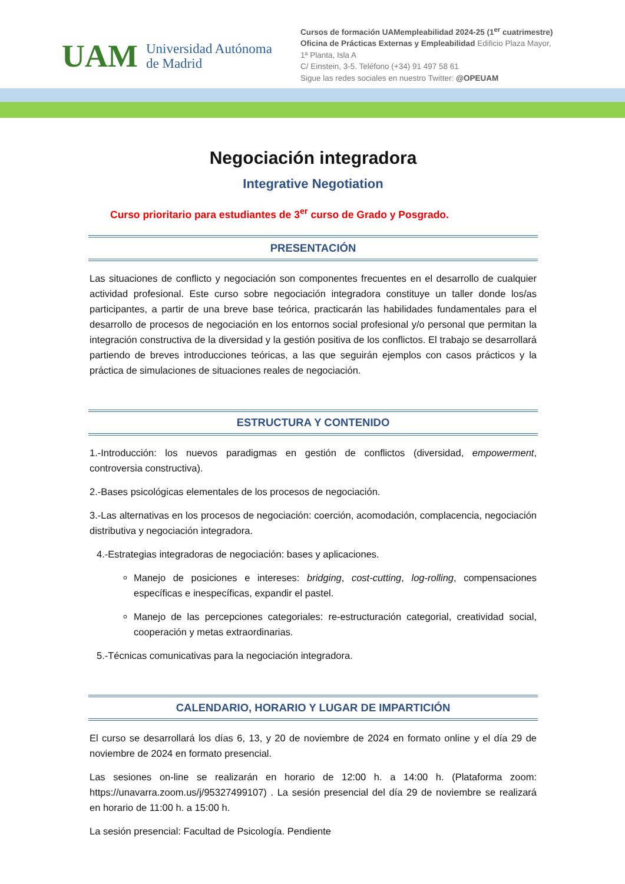UAM Universidad Autónoma
de Madrid
Cursos de formación UAMempleabilidad 2024-25 (1<sup>er</sup> cuatrimestre)
Oficina de Prácticas Externas y Empleabilidad Edificio Plaza Mayor, 1ª Planta, Isla A
C/ Einstein, 3-5. Teléfono (+34) 91 497 58 61
Sigue las redes sociales en nuestro Twitter: @OPEUAM
Negociación integradora
Integrative Negotiation
Curso prioritario para estudiantes de 3<sup>er</sup> curso de Grado y Posgrado.
PRESENTACIÓN
Las situaciones de conflicto y negociación son componentes frecuentes en el desarrollo de cualquier actividad profesional. Este curso sobre negociación integradora constituye un taller donde los/as participantes, a partir de una breve base teórica, practicarán las habilidades fundamentales para el desarrollo de procesos de negociación en los entornos social profesional y/o personal que permitan la integración constructiva de la diversidad y la gestión positiva de los conflictos. El trabajo se desarrollará partiendo de breves introducciones teóricas, a las que seguirán ejemplos con casos prácticos y la práctica de simulaciones de situaciones reales de negociación.
ESTRUCTURA Y CONTENIDO
1.-Introducción: los nuevos paradigmas en gestión de conflictos (diversidad, empowerment, controversia constructiva).
2.-Bases psicológicas elementales de los procesos de negociación.
3.-Las alternativas en los procesos de negociación: coerción, acomodación, complacencia, negociación distributiva y negociación integradora.
4.-Estrategias integradoras de negociación: bases y aplicaciones.
Manejo de posiciones e intereses: bridging, cost-cutting, log-rolling, compensaciones específicas e inespecíficas, expandir el pastel.
Manejo de las percepciones categoriales: re-estructuración categorial, creatividad social, cooperación y metas extraordinarias.
5.-Técnicas comunicativas para la negociación integradora.
CALENDARIO, HORARIO Y LUGAR DE IMPARTICIÓN
El curso se desarrollará los días 6, 13, y 20 de noviembre de 2024 en formato online y el día 29 de noviembre de 2024 en formato presencial.
Las sesiones on-line se realizarán en horario de 12:00 h. a 14:00 h. (Plataforma zoom: https://unavarra.zoom.us/j/95327499107) . La sesión presencial del día 29 de noviembre se realizará en horario de 11:00 h. a 15:00 h.
La sesión presencial: Facultad de Psicología. Pendiente